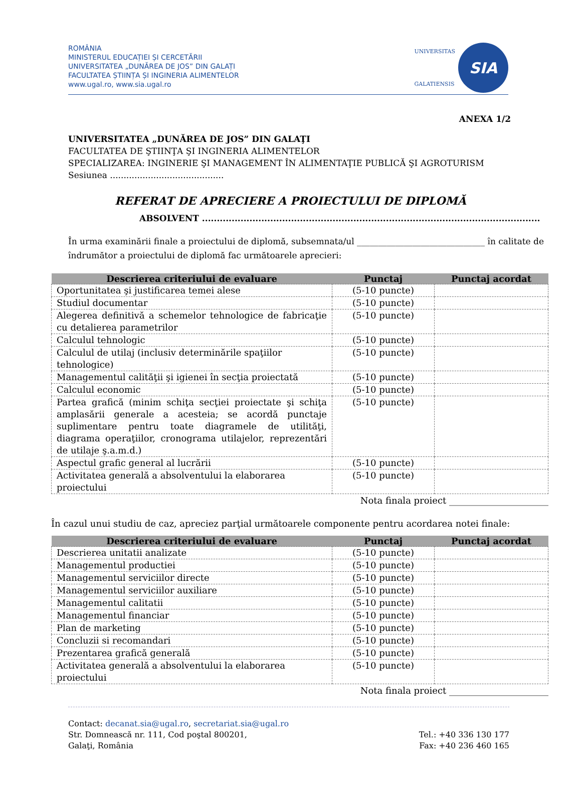ROMÂNIA
MINISTERUL EDUCAȚIEI ȘI CERCETĂRII
UNIVERSITATEA „DUNĂREA DE JOS” DIN GALAȚI
FACULTATEA ȘTIINȚA ȘI INGINERIA ALIMENTELOR
www.ugal.ro, www.sia.ugal.ro
UNIVERSITAS
GALATIENSIS
SIA
ANEXA 1/2
UNIVERSITATEA „DUNĂREA DE JOS” DIN GALAŢI
FACULTATEA DE ŞTIINŢA ŞI INGINERIA ALIMENTELOR
SPECIALIZAREA: INGINERIE ŞI MANAGEMENT ÎN ALIMENTAŢIE PUBLICĂ ŞI AGROTURISM
Sesiunea ..........................................
REFERAT DE APRECIERE A PROIECTULUI DE DIPLOMĂ
ABSOLVENT ..................................................................................................................
În urma examinării finale a proiectului de diplomă, subsemnata/ul ______________________________ în calitate de îndrumător a proiectului de diplomă fac următoarele aprecieri:
| Descrierea criteriului de evaluare | Punctaj | Punctaj acordat |
| --- | --- | --- |
| Oportunitatea şi justificarea temei alese | (5-10 puncte) | |
| Studiul documentar | (5-10 puncte) | |
| Alegerea definitivă a schemelor tehnologice de fabricaţie cu detalierea parametrilor | (5-10 puncte) | |
| Calculul tehnologic | (5-10 puncte) | |
| Calculul de utilaj (inclusiv determinările spaţiilor tehnologice) | (5-10 puncte) | |
| Managementul calităţii şi igienei în secţia proiectată | (5-10 puncte) | |
| Calculul economic | (5-10 puncte) | |
| Partea grafică (minim schiţa secţiei proiectate şi schiţa amplasării generale a acesteia; se acordă punctaje suplimentare pentru toate diagramele de utilităţi, diagrama operaţiilor, cronograma utilajelor, reprezentări de utilaje ş.a.m.d.) | (5-10 puncte) | |
| Aspectul grafic general al lucrării | (5-10 puncte) | |
| Activitatea generală a absolventului la elaborarea proiectului | (5-10 puncte) | |
Nota finala proiect ______________________
În cazul unui studiu de caz, apreciez parţial următoarele componente pentru acordarea notei finale:
| Descrierea criteriului de evaluare | Punctaj | Punctaj acordat |
| --- | --- | --- |
| Descrierea unitatii analizate | (5-10 puncte) | |
| Managementul productiei | (5-10 puncte) | |
| Managementul serviciilor directe | (5-10 puncte) | |
| Managementul serviciilor auxiliare | (5-10 puncte) | |
| Managementul calitatii | (5-10 puncte) | |
| Managementul financiar | (5-10 puncte) | |
| Plan de marketing | (5-10 puncte) | |
| Concluzii si recomandari | (5-10 puncte) | |
| Prezentarea grafică generală | (5-10 puncte) | |
| Activitatea generală a absolventului la elaborarea proiectului | (5-10 puncte) | |
Nota finala proiect ______________________
Contact: decanat.sia@ugal.ro, secretariat.sia@ugal.ro
Str. Domnească nr. 111, Cod poştal 800201,
Galaţi, România
Tel.: +40 336 130 177
Fax: +40 236 460 165